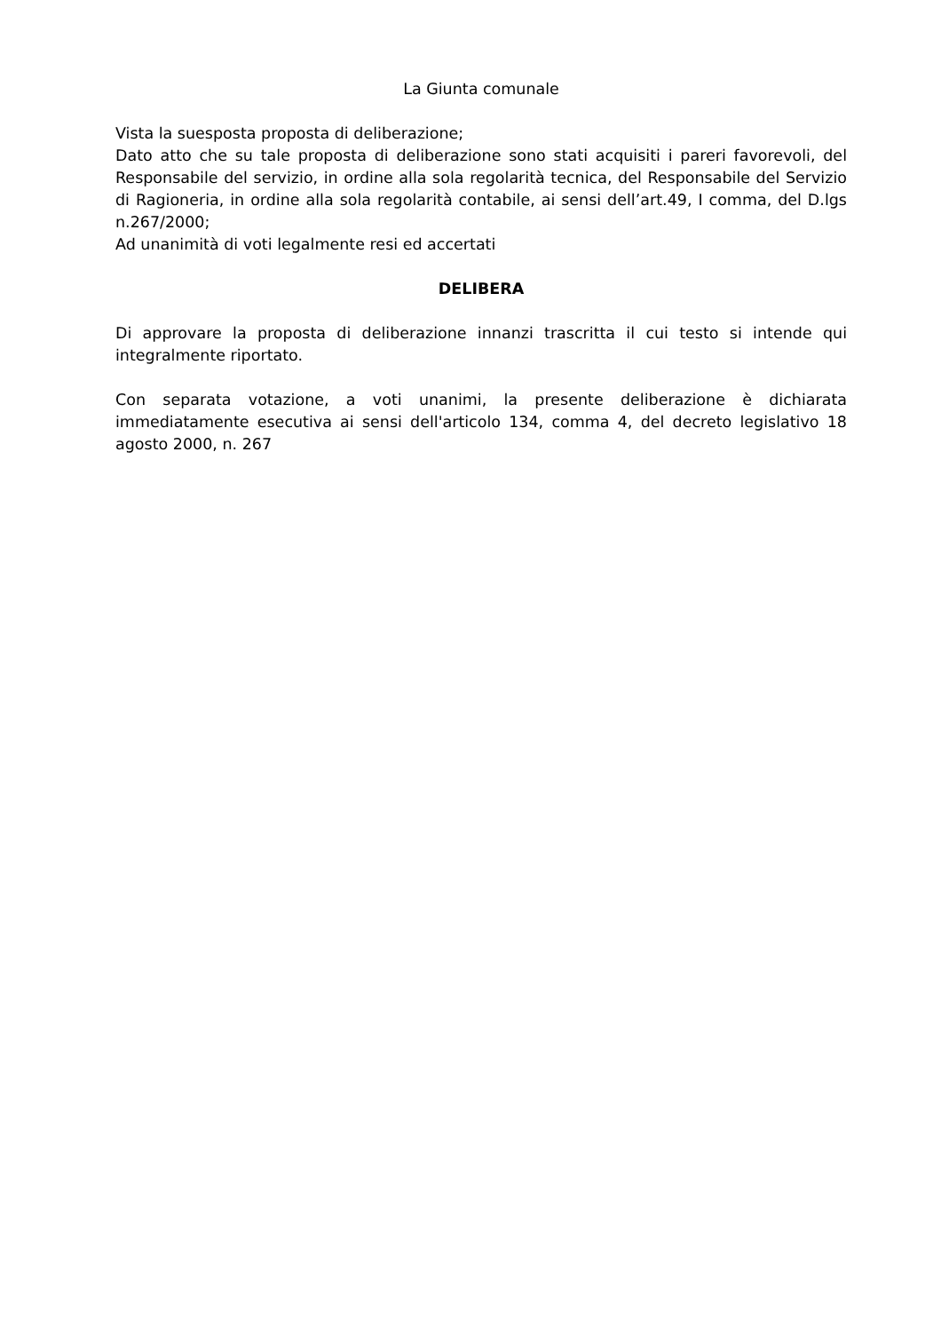La Giunta comunale
Vista la suesposta proposta di deliberazione;
Dato atto che su tale proposta di deliberazione sono stati acquisiti i pareri favorevoli, del Responsabile del servizio, in ordine alla sola regolarità tecnica, del Responsabile del Servizio di Ragioneria, in ordine alla sola regolarità contabile, ai sensi dell’art.49, I comma, del D.lgs n.267/2000;
Ad unanimità di voti legalmente resi ed accertati
DELIBERA
Di approvare la proposta di deliberazione innanzi trascritta il cui testo si intende qui integralmente riportato.
Con separata votazione, a voti unanimi, la presente deliberazione è dichiarata immediatamente esecutiva ai sensi dell'articolo 134, comma 4, del decreto legislativo 18 agosto 2000, n. 267